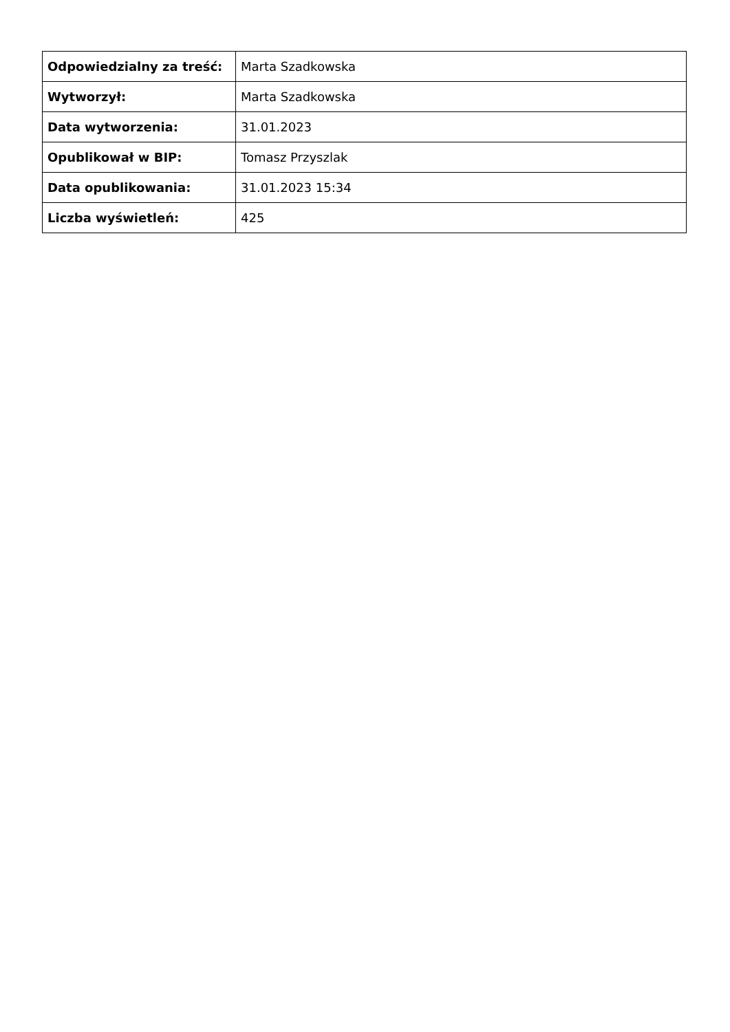| Odpowiedzialny za treść: | Marta Szadkowska |
| Wytworzył: | Marta Szadkowska |
| Data wytworzenia: | 31.01.2023 |
| Opublikował w BIP: | Tomasz Przyszlak |
| Data opublikowania: | 31.01.2023 15:34 |
| Liczba wyświetleń: | 425 |